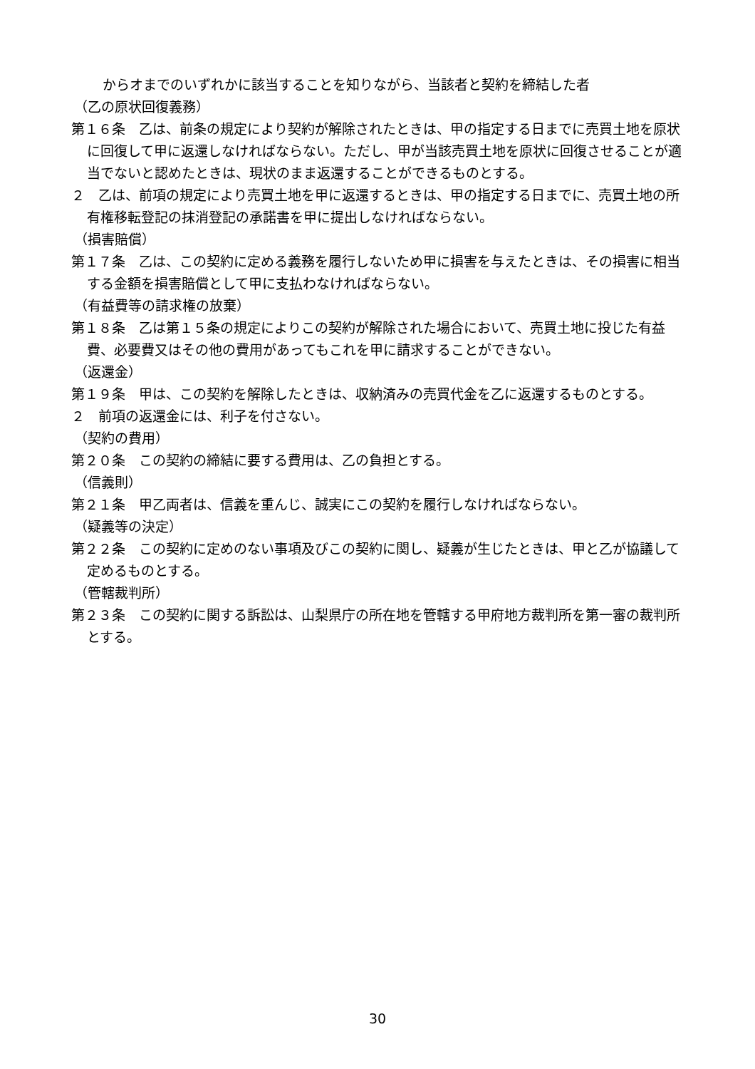からオまでのいずれかに該当することを知りながら、当該者と契約を締結した者
（乙の原状回復義務）
第１６条　乙は、前条の規定により契約が解除されたときは、甲の指定する日までに売買土地を原状に回復して甲に返還しなければならない。ただし、甲が当該売買土地を原状に回復させることが適当でないと認めたときは、現状のまま返還することができるものとする。
２　乙は、前項の規定により売買土地を甲に返還するときは、甲の指定する日までに、売買土地の所有権移転登記の抹消登記の承諾書を甲に提出しなければならない。
（損害賠償）
第１７条　乙は、この契約に定める義務を履行しないため甲に損害を与えたときは、その損害に相当する金額を損害賠償として甲に支払わなければならない。
（有益費等の請求権の放棄）
第１８条　乙は第１５条の規定によりこの契約が解除された場合において、売買土地に投じた有益費、必要費又はその他の費用があってもこれを甲に請求することができない。
（返還金）
第１９条　甲は、この契約を解除したときは、収納済みの売買代金を乙に返還するものとする。
２　前項の返還金には、利子を付さない。
（契約の費用）
第２０条　この契約の締結に要する費用は、乙の負担とする。
（信義則）
第２１条　甲乙両者は、信義を重んじ、誠実にこの契約を履行しなければならない。
（疑義等の決定）
第２２条　この契約に定めのない事項及びこの契約に関し、疑義が生じたときは、甲と乙が協議して定めるものとする。
（管轄裁判所）
第２３条　この契約に関する訴訟は、山梨県庁の所在地を管轄する甲府地方裁判所を第一審の裁判所とする。
30